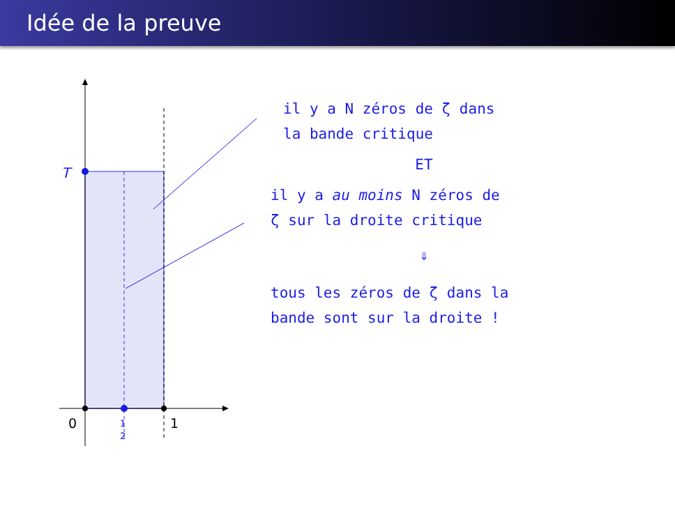Idée de la preuve
T
0
1
1
2
il y a N zéros de ζ dans
la bande critique
ET
il y a au moins N zéros de
ζ sur la droite critique
⇓
tous les zéros de ζ dans la
bande sont sur la droite !